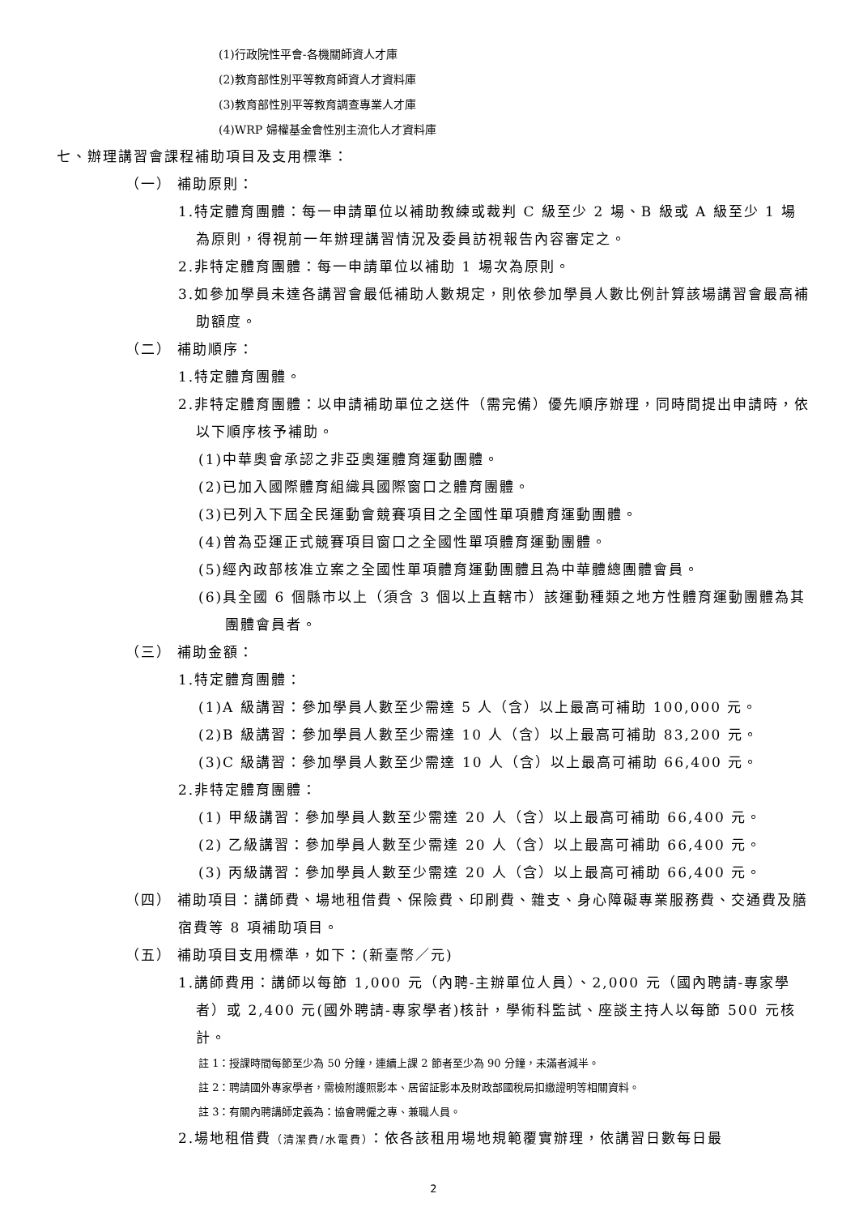(1)行政院性平會-各機關師資人才庫
(2)教育部性別平等教育師資人才資料庫
(3)教育部性別平等教育調查專業人才庫
(4)WRP 婦權基金會性別主流化人才資料庫
七、辦理講習會課程補助項目及支用標準：
（一） 補助原則：
1.特定體育團體：每一申請單位以補助教練或裁判 C 級至少 2 場、B 級或 A 級至少 1 場為原則，得視前一年辦理講習情況及委員訪視報告內容審定之。
2.非特定體育團體：每一申請單位以補助 1 場次為原則。
3.如參加學員未達各講習會最低補助人數規定，則依參加學員人數比例計算該場講習會最高補助額度。
（二） 補助順序：
1.特定體育團體。
2.非特定體育團體：以申請補助單位之送件（需完備）優先順序辦理，同時間提出申請時，依以下順序核予補助。
(1)中華奧會承認之非亞奧運體育運動團體。
(2)已加入國際體育組織具國際窗口之體育團體。
(3)已列入下屆全民運動會競賽項目之全國性單項體育運動團體。
(4)曾為亞運正式競賽項目窗口之全國性單項體育運動團體。
(5)經內政部核准立案之全國性單項體育運動團體且為中華體總團體會員。
(6)具全國 6 個縣市以上（須含 3 個以上直轄市）該運動種類之地方性體育運動團體為其團體會員者。
（三） 補助金額：
1.特定體育團體：
(1)A 級講習：參加學員人數至少需達 5 人（含）以上最高可補助 100,000 元。
(2)B 級講習：參加學員人數至少需達 10 人（含）以上最高可補助 83,200 元。
(3)C 級講習：參加學員人數至少需達 10 人（含）以上最高可補助 66,400 元。
2.非特定體育團體：
(1) 甲級講習：參加學員人數至少需達 20 人（含）以上最高可補助 66,400 元。
(2) 乙級講習：參加學員人數至少需達 20 人（含）以上最高可補助 66,400 元。
(3) 丙級講習：參加學員人數至少需達 20 人（含）以上最高可補助 66,400 元。
（四） 補助項目：講師費、場地租借費、保險費、印刷費、雜支、身心障礙專業服務費、交通費及膳宿費等 8 項補助項目。
（五） 補助項目支用標準，如下：(新臺幣／元)
1.講師費用：講師以每節 1,000 元（內聘-主辦單位人員）、2,000 元（國內聘請-專家學者）或 2,400 元(國外聘請-專家學者)核計，學術科監試、座談主持人以每節 500 元核計。
註 1：授課時間每節至少為 50 分鐘，連續上課 2 節者至少為 90 分鐘，未滿者減半。
註 2：聘請國外專家學者，需檢附護照影本、居留証影本及財政部國稅局扣繳證明等相關資料。
註 3：有關內聘講師定義為：協會聘僱之專、兼職人員。
2.場地租借費（清潔費/水電費）：依各該租用場地規範覆實辦理，依講習日數每日最
2